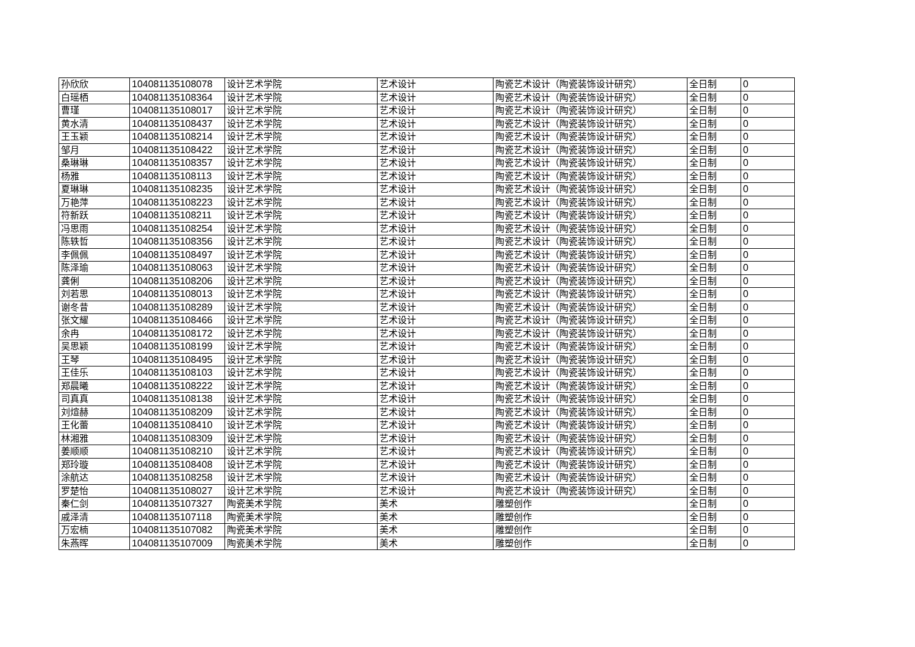| 孙欣欣 | 104081135108078 | 设计艺术学院 | 艺术设计 | 陶瓷艺术设计（陶瓷装饰设计研究） | 全日制 | 0 |
| 白瑶栖 | 104081135108364 | 设计艺术学院 | 艺术设计 | 陶瓷艺术设计（陶瓷装饰设计研究） | 全日制 | 0 |
| 曹瑾 | 104081135108017 | 设计艺术学院 | 艺术设计 | 陶瓷艺术设计（陶瓷装饰设计研究） | 全日制 | 0 |
| 黄水清 | 104081135108437 | 设计艺术学院 | 艺术设计 | 陶瓷艺术设计（陶瓷装饰设计研究） | 全日制 | 0 |
| 王玉颖 | 104081135108214 | 设计艺术学院 | 艺术设计 | 陶瓷艺术设计（陶瓷装饰设计研究） | 全日制 | 0 |
| 邹月 | 104081135108422 | 设计艺术学院 | 艺术设计 | 陶瓷艺术设计（陶瓷装饰设计研究） | 全日制 | 0 |
| 桑琳琳 | 104081135108357 | 设计艺术学院 | 艺术设计 | 陶瓷艺术设计（陶瓷装饰设计研究） | 全日制 | 0 |
| 杨雅 | 104081135108113 | 设计艺术学院 | 艺术设计 | 陶瓷艺术设计（陶瓷装饰设计研究） | 全日制 | 0 |
| 夏琳琳 | 104081135108235 | 设计艺术学院 | 艺术设计 | 陶瓷艺术设计（陶瓷装饰设计研究） | 全日制 | 0 |
| 万艳萍 | 104081135108223 | 设计艺术学院 | 艺术设计 | 陶瓷艺术设计（陶瓷装饰设计研究） | 全日制 | 0 |
| 符新跃 | 104081135108211 | 设计艺术学院 | 艺术设计 | 陶瓷艺术设计（陶瓷装饰设计研究） | 全日制 | 0 |
| 冯思雨 | 104081135108254 | 设计艺术学院 | 艺术设计 | 陶瓷艺术设计（陶瓷装饰设计研究） | 全日制 | 0 |
| 陈轶哲 | 104081135108356 | 设计艺术学院 | 艺术设计 | 陶瓷艺术设计（陶瓷装饰设计研究） | 全日制 | 0 |
| 李佩佩 | 104081135108497 | 设计艺术学院 | 艺术设计 | 陶瓷艺术设计（陶瓷装饰设计研究） | 全日制 | 0 |
| 陈泽瑜 | 104081135108063 | 设计艺术学院 | 艺术设计 | 陶瓷艺术设计（陶瓷装饰设计研究） | 全日制 | 0 |
| 龚俐 | 104081135108206 | 设计艺术学院 | 艺术设计 | 陶瓷艺术设计（陶瓷装饰设计研究） | 全日制 | 0 |
| 刘若思 | 104081135108013 | 设计艺术学院 | 艺术设计 | 陶瓷艺术设计（陶瓷装饰设计研究） | 全日制 | 0 |
| 谢冬昔 | 104081135108289 | 设计艺术学院 | 艺术设计 | 陶瓷艺术设计（陶瓷装饰设计研究） | 全日制 | 0 |
| 张文耀 | 104081135108466 | 设计艺术学院 | 艺术设计 | 陶瓷艺术设计（陶瓷装饰设计研究） | 全日制 | 0 |
| 余冉 | 104081135108172 | 设计艺术学院 | 艺术设计 | 陶瓷艺术设计（陶瓷装饰设计研究） | 全日制 | 0 |
| 吴思颖 | 104081135108199 | 设计艺术学院 | 艺术设计 | 陶瓷艺术设计（陶瓷装饰设计研究） | 全日制 | 0 |
| 王琴 | 104081135108495 | 设计艺术学院 | 艺术设计 | 陶瓷艺术设计（陶瓷装饰设计研究） | 全日制 | 0 |
| 王佳乐 | 104081135108103 | 设计艺术学院 | 艺术设计 | 陶瓷艺术设计（陶瓷装饰设计研究） | 全日制 | 0 |
| 郑晨曦 | 104081135108222 | 设计艺术学院 | 艺术设计 | 陶瓷艺术设计（陶瓷装饰设计研究） | 全日制 | 0 |
| 司真真 | 104081135108138 | 设计艺术学院 | 艺术设计 | 陶瓷艺术设计（陶瓷装饰设计研究） | 全日制 | 0 |
| 刘煊赫 | 104081135108209 | 设计艺术学院 | 艺术设计 | 陶瓷艺术设计（陶瓷装饰设计研究） | 全日制 | 0 |
| 王化蕾 | 104081135108410 | 设计艺术学院 | 艺术设计 | 陶瓷艺术设计（陶瓷装饰设计研究） | 全日制 | 0 |
| 林湘雅 | 104081135108309 | 设计艺术学院 | 艺术设计 | 陶瓷艺术设计（陶瓷装饰设计研究） | 全日制 | 0 |
| 姜顺顺 | 104081135108210 | 设计艺术学院 | 艺术设计 | 陶瓷艺术设计（陶瓷装饰设计研究） | 全日制 | 0 |
| 郑玲璇 | 104081135108408 | 设计艺术学院 | 艺术设计 | 陶瓷艺术设计（陶瓷装饰设计研究） | 全日制 | 0 |
| 涂航达 | 104081135108258 | 设计艺术学院 | 艺术设计 | 陶瓷艺术设计（陶瓷装饰设计研究） | 全日制 | 0 |
| 罗楚怡 | 104081135108027 | 设计艺术学院 | 艺术设计 | 陶瓷艺术设计（陶瓷装饰设计研究） | 全日制 | 0 |
| 秦仁剑 | 104081135107327 | 陶瓷美术学院 | 美术 | 雕塑创作 | 全日制 | 0 |
| 戚泽清 | 104081135107118 | 陶瓷美术学院 | 美术 | 雕塑创作 | 全日制 | 0 |
| 万宏楠 | 104081135107082 | 陶瓷美术学院 | 美术 | 雕塑创作 | 全日制 | 0 |
| 朱燕晖 | 104081135107009 | 陶瓷美术学院 | 美术 | 雕塑创作 | 全日制 | 0 |